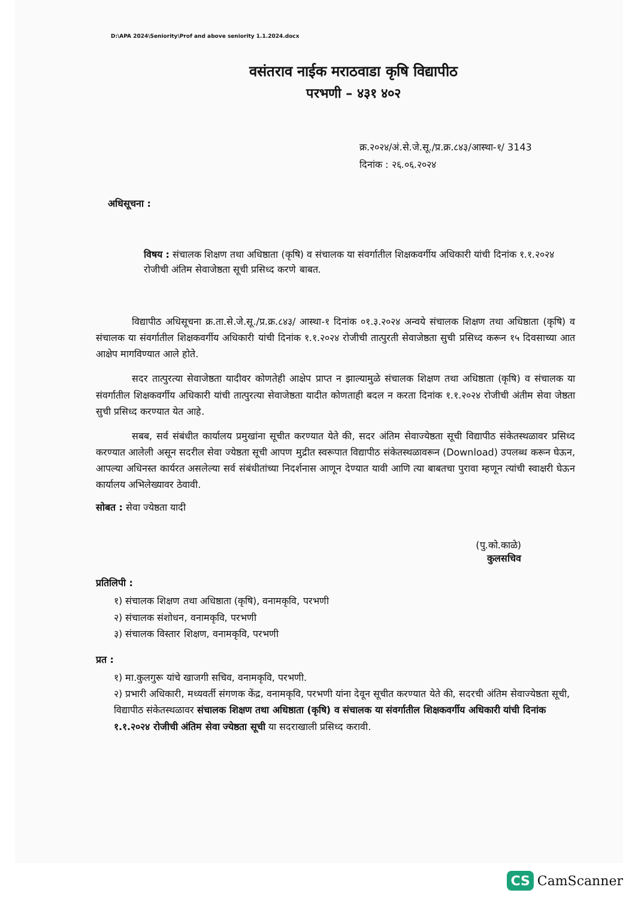D:\APA 2024\Seniority\Prof and above seniority 1.1.2024.docx
वसंतराव नाईक मराठवाडा कृषि विद्यापीठ
परभणी – ४३१ ४०२
क्र.२०२४/अं.से.जे.सू./प्र.क्र.८४३/आस्था-१/ 3143
दिनांक : २६.०६.२०२४
अधिसूचना :
विषय : संचालक शिक्षण तथा अधिष्ठाता (कृषि) व संचालक या संवर्गातील शिक्षकवर्गीय अधिकारी यांची दिनांक १.१.२०२४ रोजीची अंतिम सेवाजेष्ठता सूची प्रसिध्द करणे बाबत.
विद्यापीठ अधिसूचना क्र.ता.से.जे.सू./प्र.क्र.८४३/ आस्था-१ दिनांक ०१.३.२०२४ अन्वये संचालक शिक्षण तथा अधिष्ठाता (कृषि) व संचालक या संवर्गातील शिक्षकवर्गीय अधिकारी यांची दिनांक १.१.२०२४ रोजीची तात्पुरती सेवाजेष्ठता सुची प्रसिध्द करून १५ दिवसाच्या आत आक्षेप मागविण्यात आले होते.
सदर तात्पुरत्या सेवाजेष्ठता यादीवर कोणतेही आक्षेप प्राप्त न झाल्यामुळे संचालक शिक्षण तथा अधिष्ठाता (कृषि) व संचालक या संवर्गातील शिक्षकवर्गीय अधिकारी यांची तात्पुरत्या सेवाजेष्ठता यादीत कोणताही बदल न करता दिनांक १.१.२०२४ रोजीची अंतीम सेवा जेष्ठता सुची प्रसिध्द करण्यात येत आहे.
सबब, सर्व संबंधीत कार्यालय प्रमुखांना सूचीत करण्यात येते की, सदर अंतिम सेवाज्येष्ठता सूची विद्यापीठ संकेतस्थळावर प्रसिध्द करण्यात आलेली असून सदरील सेवा ज्येष्ठता सूची आपण मुद्रीत स्वरूपात विद्यापीठ संकेतस्थळावरून (Download) उपलब्ध करून घेऊन, आपल्या अधिनस्त कार्यरत असलेल्या सर्व संबंधीतांच्या निदर्शनास आणून देण्यात यावी आणि त्या बाबतचा पुरावा म्हणून त्यांची स्वाक्षरी घेऊन कार्यालय अभिलेख्यावर ठेवावी.
सोबत : सेवा ज्येष्ठता यादी
(पु.को.काळे)
कुलसचिव
प्रतिलिपी :
१) संचालक शिक्षण तथा अधिष्ठाता (कृषि), वनामकृवि, परभणी
२) संचालक संशोधन, वनामकृवि, परभणी
३) संचालक विस्तार शिक्षण, वनामकृवि, परभणी
प्रत :
१) मा.कुलगुरू यांचे खाजगी सचिव, वनामकृवि, परभणी.
२) प्रभारी अधिकारी, मध्यवर्ती संगणक केंद्र, वनामकृवि, परभणी यांना देवून सूचीत करण्यात येते की, सदरची अंतिम सेवाज्येष्ठता सूची, विद्यापीठ संकेतस्थळावर संचालक शिक्षण तथा अधिष्ठाता (कृषि) व संचालक या संवर्गातील शिक्षकवर्गीय अधिकारी यांची दिनांक १.१.२०२४ रोजीची अंतिम सेवा ज्येष्ठता सूची या सदराखाली प्रसिध्द करावी.
CS CamScanner